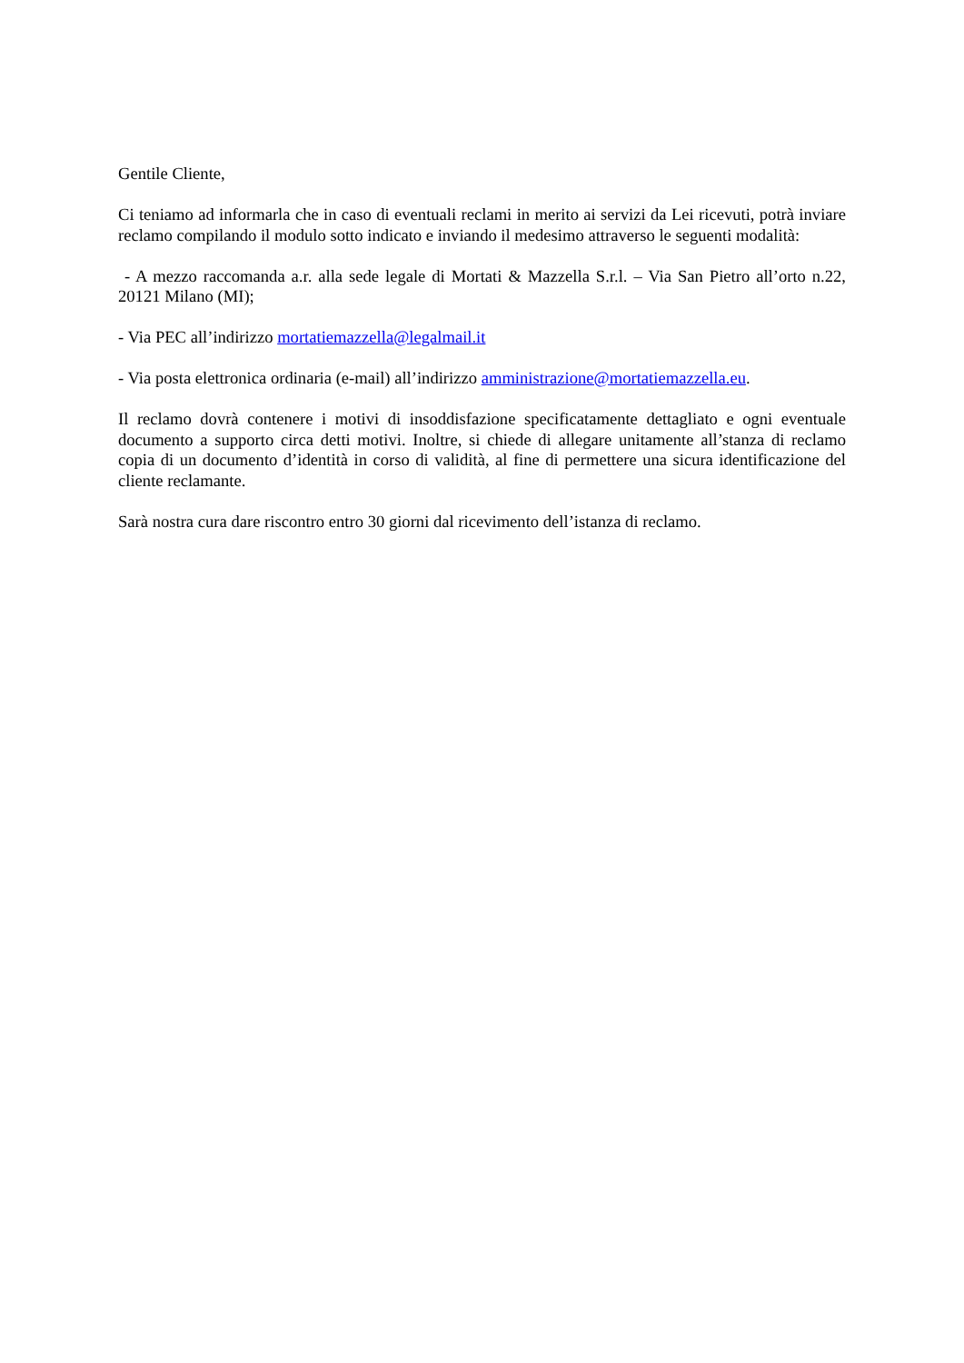Gentile Cliente,
Ci teniamo ad informarla che in caso di eventuali reclami in merito ai servizi da Lei ricevuti, potrà inviare reclamo compilando il modulo sotto indicato e inviando il medesimo attraverso le seguenti modalità:
- A mezzo raccomanda a.r. alla sede legale di Mortati & Mazzella S.r.l. – Via San Pietro all’orto n.22, 20121 Milano (MI);
- Via PEC all’indirizzo mortatiemazzella@legalmail.it
- Via posta elettronica ordinaria (e-mail) all’indirizzo amministrazione@mortatiemazzella.eu.
Il reclamo dovrà contenere i motivi di insoddisfazione specificatamente dettagliato e ogni eventuale documento a supporto circa detti motivi. Inoltre, si chiede di allegare unitamente all’stanza di reclamo copia di un documento d’identità in corso di validità, al fine di permettere una sicura identificazione del cliente reclamante.
Sarà nostra cura dare riscontro entro 30 giorni dal ricevimento dell’istanza di reclamo.